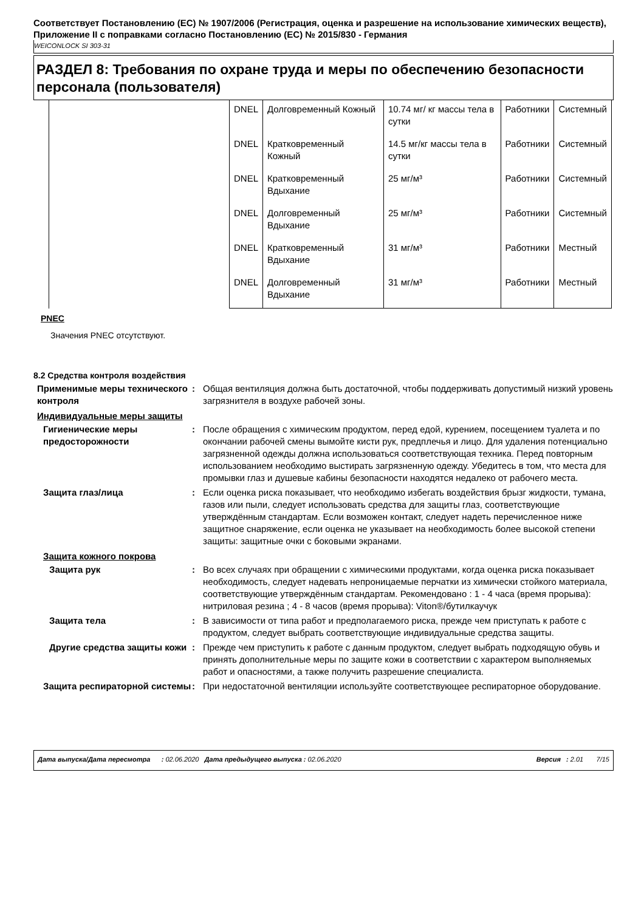Соответствует Постановлению (ЕС) № 1907/2006 (Регистрация, оценка и разрешение на использование химических веществ), Приложение II с поправками согласно Постановлению (ЕС) № 2015/830 - Германия
WEICONLOCK SI 303-31
РАЗДЕЛ 8: Требования по охране труда и меры по обеспечению безопасности персонала (пользователя)
| | DNEL | Долговременный Кожный | 10.74 мг/ кг массы тела в сутки | Работники | Системный |
| | DNEL | Кратковременный Кожный | 14.5 мг/кг массы тела в сутки | Работники | Системный |
| | DNEL | Кратковременный Вдыхание | 25 мг/м³ | Работники | Системный |
| | DNEL | Долговременный Вдыхание | 25 мг/м³ | Работники | Системный |
| | DNEL | Кратковременный Вдыхание | 31 мг/м³ | Работники | Местный |
| | DNEL | Долговременный Вдыхание | 31 мг/м³ | Работники | Местный |
PNEC
Значения PNEC отсутствуют.
8.2 Средства контроля воздействия
Применимые меры технического контроля
: Общая вентиляция должна быть достаточной, чтобы поддерживать допустимый низкий уровень загрязнителя в воздухе рабочей зоны.
Индивидуальные меры защиты
Гигиенические меры предосторожности
: После обращения с химическим продуктом, перед едой, курением, посещением туалета и по окончании рабочей смены вымойте кисти рук, предплечья и лицо. Для удаления потенциально загрязненной одежды должна использоваться соответствующая техника. Перед повторным использованием необходимо выстирать загрязненную одежду. Убедитесь в том, что места для промывки глаз и душевые кабины безопасности находятся недалеко от рабочего места.
Защита глаз/лица : Если оценка риска показывает, что необходимо избегать воздействия брызг жидкости, тумана, газов или пыли, следует использовать средства для защиты глаз, соответствующие утверждённым стандартам. Если возможен контакт, следует надеть перечисленное ниже защитное снаряжение, если оценка не указывает на необходимость более высокой степени защиты: защитные очки с боковыми экранами.
Защита кожного покрова
Защита рук : Во всех случаях при обращении с химическими продуктами, когда оценка риска показывает необходимость, следует надевать непроницаемые перчатки из химически стойкого материала, соответствующие утверждённым стандартам. Рекомендовано : 1 - 4 часа (время прорыва): нитриловая резина ; 4 - 8 часов (время прорыва): Viton®/бутилкаучук
Защита тела : В зависимости от типа работ и предполагаемого риска, прежде чем приступать к работе с продуктом, следует выбрать соответствующие индивидуальные средства защиты.
Другие средства защиты кожи
: Прежде чем приступить к работе с данным продуктом, следует выбрать подходящую обувь и принять дополнительные меры по защите кожи в соответствии с характером выполняемых работ и опасностями, а также получить разрешение специалиста.
Защита респираторной системы
: При недостаточной вентиляции используйте соответствующее респираторное оборудование.
Дата выпуска/Дата пересмотра : 02.06.2020 Дата предыдущего выпуска : 02.06.2020 Версия : 2.01 7/15